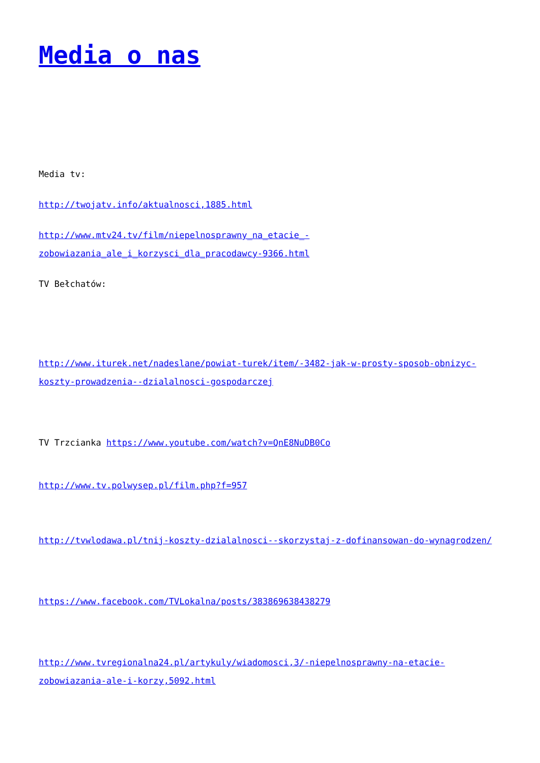Media o nas
Media tv:
http://twojatv.info/aktualnosci,1885.html
http://www.mtv24.tv/film/niepelnosprawny_na_etacie_-zobowiazania_ale_i_korzysci_dla_pracodawcy-9366.html
TV Bełchatów:
http://www.iturek.net/nadeslane/powiat-turek/item/-3482-jak-w-prosty-sposob-obnizyc-koszty-prowadzenia--dzialalnosci-gospodarczej
TV Trzcianka https://www.youtube.com/watch?v=QnE8NuDB0Co
http://www.tv.polwysep.pl/film.php?f=957
http://tvwlodawa.pl/tnij-koszty-dzialalnosci--skorzystaj-z-dofinansowan-do-wynagrodzen/
https://www.facebook.com/TVLokalna/posts/383869638438279
http://www.tvregionalna24.pl/artykuly/wiadomosci,3/-niepelnosprawny-na-etacie-zobowiazania-ale-i-korzy,5092.html